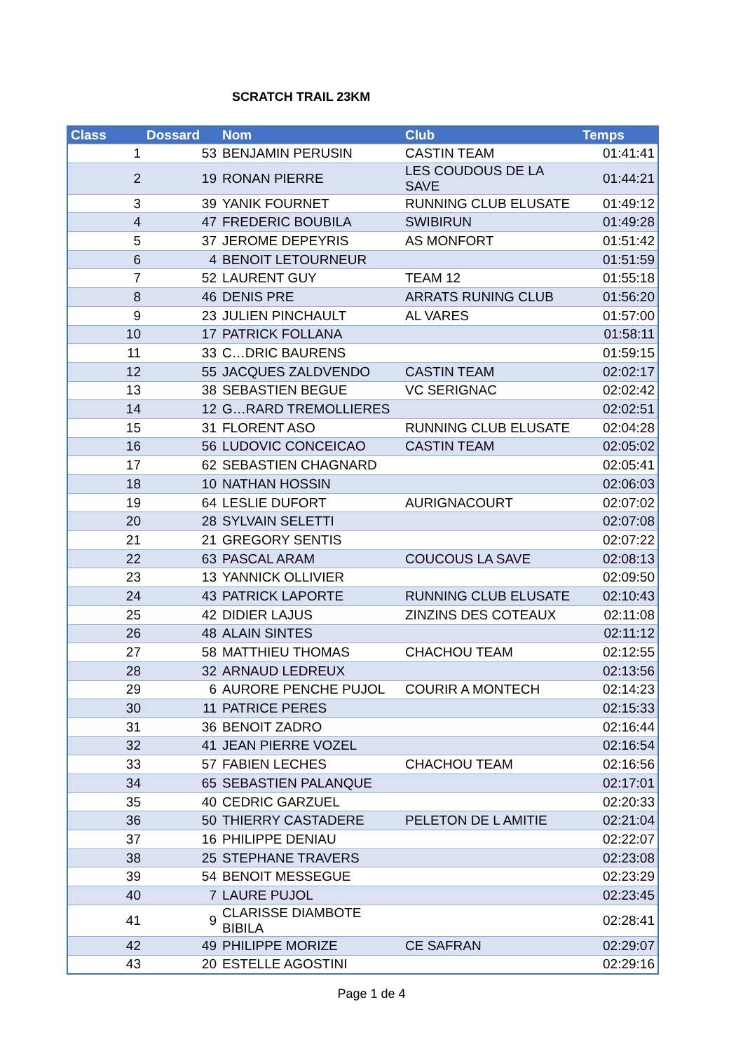SCRATCH TRAIL 23KM
| Class | Dossard | Nom | Club | Temps |
| --- | --- | --- | --- | --- |
| 1 | 53 | BENJAMIN PERUSIN | CASTIN TEAM | 01:41:41 |
| 2 | 19 | RONAN PIERRE | LES COUDOUS DE LA SAVE | 01:44:21 |
| 3 | 39 | YANIK FOURNET | RUNNING CLUB ELUSATE | 01:49:12 |
| 4 | 47 | FREDERIC BOUBILA | SWIBIRUN | 01:49:28 |
| 5 | 37 | JEROME DEPEYRIS | AS MONFORT | 01:51:42 |
| 6 | 4 | BENOIT LETOURNEUR | | 01:51:59 |
| 7 | 52 | LAURENT GUY | TEAM 12 | 01:55:18 |
| 8 | 46 | DENIS PRE | ARRATS RUNING CLUB | 01:56:20 |
| 9 | 23 | JULIEN PINCHAULT | AL VARES | 01:57:00 |
| 10 | 17 | PATRICK FOLLANA | | 01:58:11 |
| 11 | 33 | C…DRIC BAURENS | | 01:59:15 |
| 12 | 55 | JACQUES ZALDVENDO | CASTIN TEAM | 02:02:17 |
| 13 | 38 | SEBASTIEN BEGUE | VC SERIGNAC | 02:02:42 |
| 14 | 12 | G…RARD TREMOLLIERES | | 02:02:51 |
| 15 | 31 | FLORENT ASO | RUNNING CLUB ELUSATE | 02:04:28 |
| 16 | 56 | LUDOVIC CONCEICAO | CASTIN TEAM | 02:05:02 |
| 17 | 62 | SEBASTIEN CHAGNARD | | 02:05:41 |
| 18 | 10 | NATHAN HOSSIN | | 02:06:03 |
| 19 | 64 | LESLIE DUFORT | AURIGNACOURT | 02:07:02 |
| 20 | 28 | SYLVAIN SELETTI | | 02:07:08 |
| 21 | 21 | GREGORY SENTIS | | 02:07:22 |
| 22 | 63 | PASCAL ARAM | COUCOUS LA SAVE | 02:08:13 |
| 23 | 13 | YANNICK OLLIVIER | | 02:09:50 |
| 24 | 43 | PATRICK LAPORTE | RUNNING CLUB ELUSATE | 02:10:43 |
| 25 | 42 | DIDIER LAJUS | ZINZINS DES COTEAUX | 02:11:08 |
| 26 | 48 | ALAIN SINTES | | 02:11:12 |
| 27 | 58 | MATTHIEU THOMAS | CHACHOU TEAM | 02:12:55 |
| 28 | 32 | ARNAUD LEDREUX | | 02:13:56 |
| 29 | 6 | AURORE PENCHE PUJOL | COURIR A MONTECH | 02:14:23 |
| 30 | 11 | PATRICE PERES | | 02:15:33 |
| 31 | 36 | BENOIT ZADRO | | 02:16:44 |
| 32 | 41 | JEAN PIERRE VOZEL | | 02:16:54 |
| 33 | 57 | FABIEN LECHES | CHACHOU TEAM | 02:16:56 |
| 34 | 65 | SEBASTIEN PALANQUE | | 02:17:01 |
| 35 | 40 | CEDRIC GARZUEL | | 02:20:33 |
| 36 | 50 | THIERRY CASTADERE | PELETON DE L AMITIE | 02:21:04 |
| 37 | 16 | PHILIPPE DENIAU | | 02:22:07 |
| 38 | 25 | STEPHANE TRAVERS | | 02:23:08 |
| 39 | 54 | BENOIT MESSEGUE | | 02:23:29 |
| 40 | 7 | LAURE PUJOL | | 02:23:45 |
| 41 | 9 | CLARISSE DIAMBOTE BIBILA | | 02:28:41 |
| 42 | 49 | PHILIPPE MORIZE | CE SAFRAN | 02:29:07 |
| 43 | 20 | ESTELLE AGOSTINI | | 02:29:16 |
Page 1 de 4